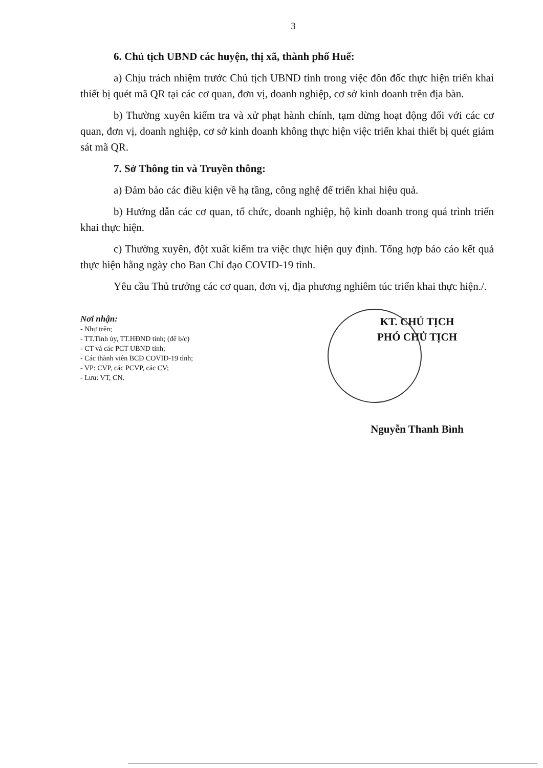3
6. Chủ tịch UBND các huyện, thị xã, thành phố Huế:
a) Chịu trách nhiệm trước Chủ tịch UBND tỉnh trong việc đôn đốc thực hiện triển khai thiết bị quét mã QR tại các cơ quan, đơn vị, doanh nghiệp, cơ sở kinh doanh trên địa bàn.
b) Thường xuyên kiểm tra và xử phạt hành chính, tạm dừng hoạt động đối với các cơ quan, đơn vị, doanh nghiệp, cơ sở kinh doanh không thực hiện việc triển khai thiết bị quét giám sát mã QR.
7. Sở Thông tin và Truyền thông:
a) Đảm bảo các điều kiện về hạ tầng, công nghệ để triển khai hiệu quả.
b) Hướng dẫn các cơ quan, tổ chức, doanh nghiệp, hộ kinh doanh trong quá trình triển khai thực hiện.
c) Thường xuyên, đột xuất kiểm tra việc thực hiện quy định. Tổng hợp báo cáo kết quả thực hiện hằng ngày cho Ban Chỉ đạo COVID-19 tỉnh.
Yêu cầu Thủ trưởng các cơ quan, đơn vị, địa phương nghiêm túc triển khai thực hiện./.
Nơi nhận:
- Như trên;
- TT.Tỉnh ủy, TT.HĐND tỉnh; (để b/c)
- CT và các PCT UBND tỉnh;
- Các thành viên BCĐ COVID-19 tỉnh;
- VP: CVP, các PCVP, các CV;
- Lưu: VT, CN.
KT. CHỦ TỊCH
PHÓ CHỦ TỊCH
Nguyễn Thanh Bình